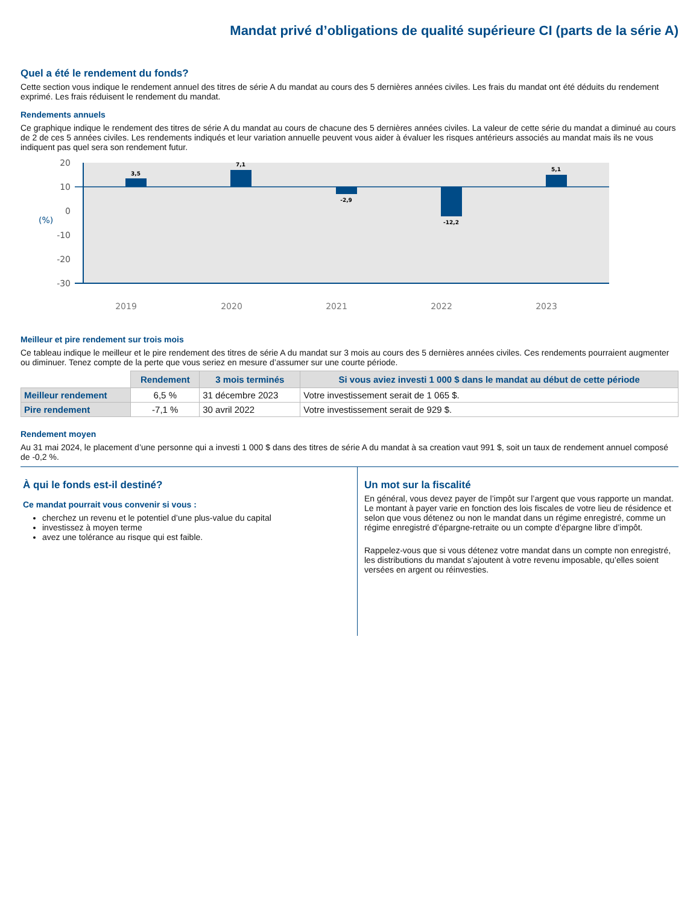Mandat privé d’obligations de qualité supérieure CI (parts de la série A)
Quel a été le rendement du fonds?
Cette section vous indique le rendement annuel des titres de série A du mandat au cours des 5 dernières années civiles. Les frais du mandat ont été déduits du rendement exprimé. Les frais réduisent le rendement du mandat.
Rendements annuels
Ce graphique indique le rendement des titres de série A du mandat au cours de chacune des 5 dernières années civiles. La valeur de cette série du mandat a diminué au cours de 2 de ces 5 années civiles. Les rendements indiqués et leur variation annuelle peuvent vous aider à évaluer les risques antérieurs associés au mandat mais ils ne vous indiquent pas quel sera son rendement futur.
20
10
0
-10
-20
-30
(%)
3,5
7,1
-2,9
-12,2
5,1
2019
2020
2021
2022
2023
Meilleur et pire rendement sur trois mois
Ce tableau indique le meilleur et le pire rendement des titres de série A du mandat sur 3 mois au cours des 5 dernières années civiles. Ces rendements pourraient augmenter ou diminuer. Tenez compte de la perte que vous seriez en mesure d’assumer sur une courte période.
| | Rendement | 3 mois terminés | Si vous aviez investi 1 000 $ dans le mandat au début de cette période |
| --- | --- | --- | --- |
| Meilleur rendement | 6,5 % | 31 décembre 2023 | Votre investissement serait de 1 065 $. |
| Pire rendement | -7,1 % | 30 avril 2022 | Votre investissement serait de 929 $. |
Rendement moyen
Au 31 mai 2024, le placement d’une personne qui a investi 1 000 $ dans des titres de série A du mandat à sa creation vaut 991 $, soit un taux de rendement annuel composé de -0,2 %.
À qui le fonds est-il destiné?
Ce mandat pourrait vous convenir si vous :
cherchez un revenu et le potentiel d’une plus-value du capital
investissez à moyen terme
avez une tolérance au risque qui est faible.
Un mot sur la fiscalité
En général, vous devez payer de l’impôt sur l’argent que vous rapporte un mandat. Le montant à payer varie en fonction des lois fiscales de votre lieu de résidence et selon que vous détenez ou non le mandat dans un régime enregistré, comme un régime enregistré d’épargne-retraite ou un compte d’épargne libre d’impôt.
Rappelez-vous que si vous détenez votre mandat dans un compte non enregistré, les distributions du mandat s’ajoutent à votre revenu imposable, qu’elles soient versées en argent ou réinvesties.